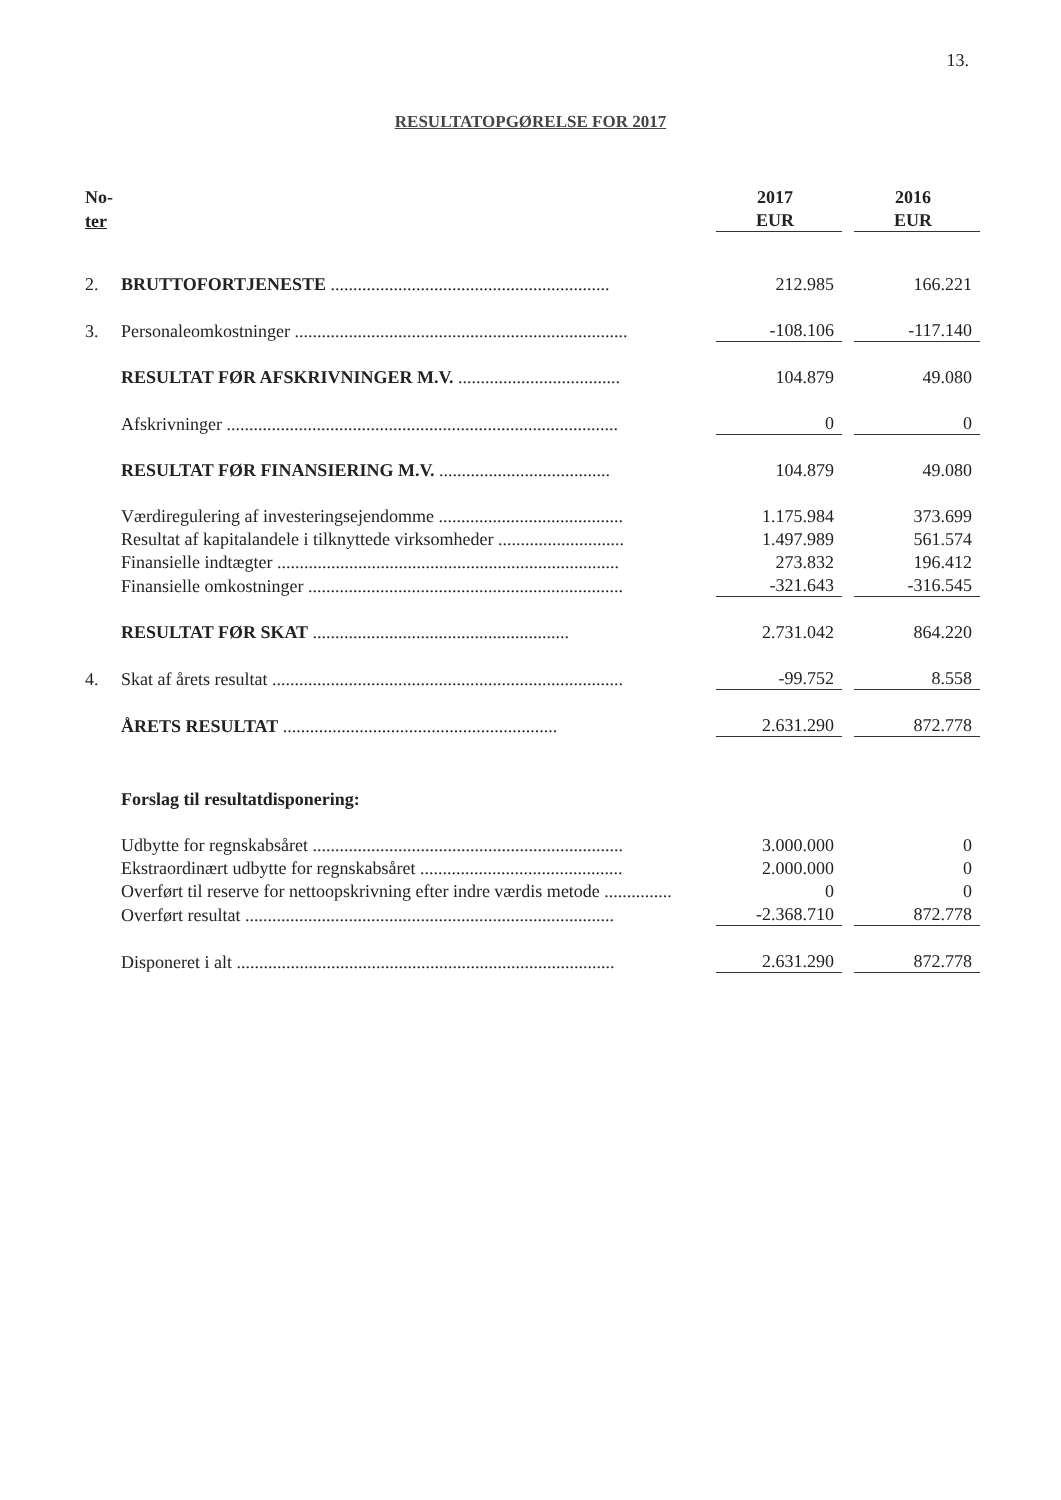13.
RESULTATOPGØRELSE FOR 2017
| No- | | 2017 | | 2016 |
| --- | --- | --- | --- | --- |
| ter | | EUR | | EUR |
| 2. | BRUTTOFORTJENESTE .............................................................. | 212.985 | | 166.221 |
| 3. | Personaleomkostninger .......................................................................... | -108.106 | | -117.140 |
| | RESULTAT FØR AFSKRIVNINGER M.V. .................................... | 104.879 | | 49.080 |
| | Afskrivninger ....................................................................................... | 0 | | 0 |
| | RESULTAT FØR FINANSIERING M.V. ...................................... | 104.879 | | 49.080 |
| | Værdiregulering af investeringsejendomme ......................................... | 1.175.984 | | 373.699 |
| | Resultat af kapitalandele i tilknyttede virksomheder ............................ | 1.497.989 | | 561.574 |
| | Finansielle indtægter ............................................................................ | 273.832 | | 196.412 |
| | Finansielle omkostninger ...................................................................... | -321.643 | | -316.545 |
| | RESULTAT FØR SKAT ......................................................... | 2.731.042 | | 864.220 |
| 4. | Skat af årets resultat .............................................................................. | -99.752 | | 8.558 |
| | ÅRETS RESULTAT ............................................................. | 2.631.290 | | 872.778 |
| | Forslag til resultatdisponering: | | | |
| | Udbytte for regnskabsåret ..................................................................... | 3.000.000 | | 0 |
| | Ekstraordinært udbytte for regnskabsåret ............................................. | 2.000.000 | | 0 |
| | Overført til reserve for nettoopskrivning efter indre værdis metode ............... | 0 | | 0 |
| | Overført resultat .................................................................................. | -2.368.710 | | 872.778 |
| | Disponeret i alt .................................................................................... | 2.631.290 | | 872.778 |